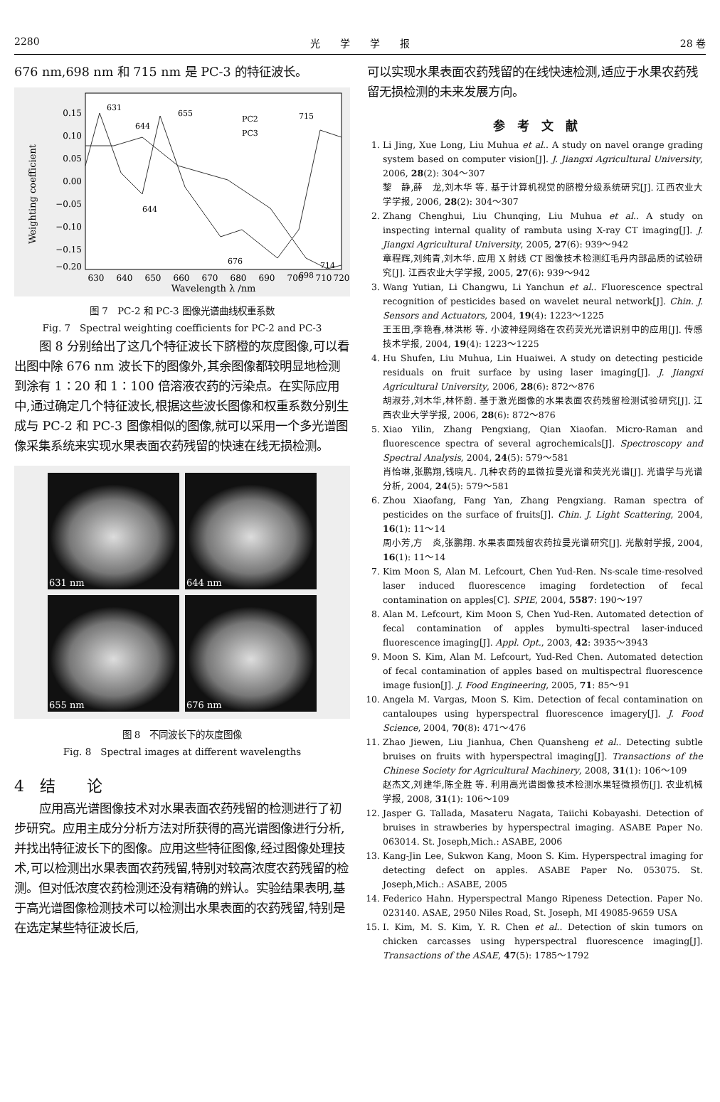2280 光　　学　　学　　报 28 卷
676 nm,698 nm 和 715 nm 是 PC-3 的特征波长。
0.15
0.10
0.05
0.00
−0.05
−0.10
−0.15
−0.20
630
640
650
660
670
680
690
700
710
720
Wavelength λ /nm
Weighting coefficient
631
644
655
715
644
676
698
714
PC2
PC3
图 7　PC-2 和 PC-3 图像光谱曲线权重系数
Fig. 7　Spectral weighting coefficients for PC-2 and PC-3
图 8 分别给出了这几个特征波长下脐橙的灰度图像,可以看出图中除 676 nm 波长下的图像外,其余图像都较明显地检测到涂有 1∶20 和 1∶100 倍溶液农药的污染点。在实际应用中,通过确定几个特征波长,根据这些波长图像和权重系数分别生成与 PC-2 和 PC-3 图像相似的图像,就可以采用一个多光谱图像采集系统来实现水果表面农药残留的快速在线无损检测。
631 nm
644 nm
655 nm
676 nm
图 8　不同波长下的灰度图像
Fig. 8　Spectral images at different wavelengths
4　结　　论
应用高光谱图像技术对水果表面农药残留的检测进行了初步研究。应用主成分分析方法对所获得的高光谱图像进行分析,并找出特征波长下的图像。应用这些特征图像,经过图像处理技术,可以检测出水果表面农药残留,特别对较高浓度农药残留的检测。但对低浓度农药检测还没有精确的辨认。实验结果表明,基于高光谱图像检测技术可以检测出水果表面的农药残留,特别是在选定某些特征波长后,
可以实现水果表面农药残留的在线快速检测,适应于水果农药残留无损检测的未来发展方向。
参　考　文　献
1. Li Jing, Xue Long, Liu Muhua et al.. A study on navel orange grading system based on computer vision[J]. J. Jiangxi Agricultural University, 2006, 28(2): 304～307
黎　静,薛　龙,刘木华 等. 基于计算机视觉的脐橙分级系统研究[J]. 江西农业大学学报, 2006, 28(2): 304～307
2. Zhang Chenghui, Liu Chunqing, Liu Muhua et al.. A study on inspecting internal quality of rambuta using X-ray CT imaging[J]. J. Jiangxi Agricultural University, 2005, 27(6): 939～942
章程辉,刘纯青,刘木华. 应用 X 射线 CT 图像技术检测红毛丹内部品质的试验研究[J]. 江西农业大学学报, 2005, 27(6): 939～942
3. Wang Yutian, Li Changwu, Li Yanchun et al.. Fluorescence spectral recognition of pesticides based on wavelet neural network[J]. Chin. J. Sensors and Actuators, 2004, 19(4): 1223～1225
王玉田,李艳春,林洪彬 等. 小波神经网络在农药荧光光谱识别中的应用[J]. 传感技术学报, 2004, 19(4): 1223～1225
4. Hu Shufen, Liu Muhua, Lin Huaiwei. A study on detecting pesticide residuals on fruit surface by using laser imaging[J]. J. Jiangxi Agricultural University, 2006, 28(6): 872～876
胡淑芬,刘木华,林怀蔚. 基于激光图像的水果表面农药残留检测试验研究[J]. 江西农业大学学报, 2006, 28(6): 872～876
5. Xiao Yilin, Zhang Pengxiang, Qian Xiaofan. Micro-Raman and fluorescence spectra of several agrochemicals[J]. Spectroscopy and Spectral Analysis, 2004, 24(5): 579～581
肖怡琳,张鹏翔,钱晓凡. 几种农药的显微拉曼光谱和荧光光谱[J]. 光谱学与光谱分析, 2004, 24(5): 579～581
6. Zhou Xiaofang, Fang Yan, Zhang Pengxiang. Raman spectra of pesticides on the surface of fruits[J]. Chin. J. Light Scattering, 2004, 16(1): 11～14
周小芳,方　炎,张鹏翔. 水果表面残留农药拉曼光谱研究[J]. 光散射学报, 2004, 16(1): 11～14
7. Kim Moon S, Alan M. Lefcourt, Chen Yud-Ren. Ns-scale time-resolved laser induced fluorescence imaging fordetection of fecal contamination on apples[C]. SPIE, 2004, 5587: 190～197
8. Alan M. Lefcourt, Kim Moon S, Chen Yud-Ren. Automated detection of fecal contamination of apples bymulti-spectral laser-induced fluorescence imaging[J]. Appl. Opt., 2003, 42: 3935～3943
9. Moon S. Kim, Alan M. Lefcourt, Yud-Red Chen. Automated detection of fecal contamination of apples based on multispectral fluorescence image fusion[J]. J. Food Engineering, 2005, 71: 85～91
10. Angela M. Vargas, Moon S. Kim. Detection of fecal contamination on cantaloupes using hyperspectral fluorescence imagery[J]. J. Food Science, 2004, 70(8): 471～476
11. Zhao Jiewen, Liu Jianhua, Chen Quansheng et al.. Detecting subtle bruises on fruits with hyperspectral imaging[J]. Transactions of the Chinese Society for Agricultural Machinery, 2008, 31(1): 106～109
赵杰文,刘建华,陈全胜 等. 利用高光谱图像技术检测水果轻微损伤[J]. 农业机械学报, 2008, 31(1): 106～109
12. Jasper G. Tallada, Masateru Nagata, Taiichi Kobayashi. Detection of bruises in strawberies by hyperspectral imaging. ASABE Paper No. 063014. St. Joseph,Mich.: ASABE, 2006
13. Kang-Jin Lee, Sukwon Kang, Moon S. Kim. Hyperspectral imaging for detecting defect on apples. ASABE Paper No. 053075. St. Joseph,Mich.: ASABE, 2005
14. Federico Hahn. Hyperspectral Mango Ripeness Detection. Paper No. 023140. ASAE, 2950 Niles Road, St. Joseph, MI 49085-9659 USA
15. I. Kim, M. S. Kim, Y. R. Chen et al.. Detection of skin tumors on chicken carcasses using hyperspectral fluorescence imaging[J]. Transactions of the ASAE, 47(5): 1785～1792